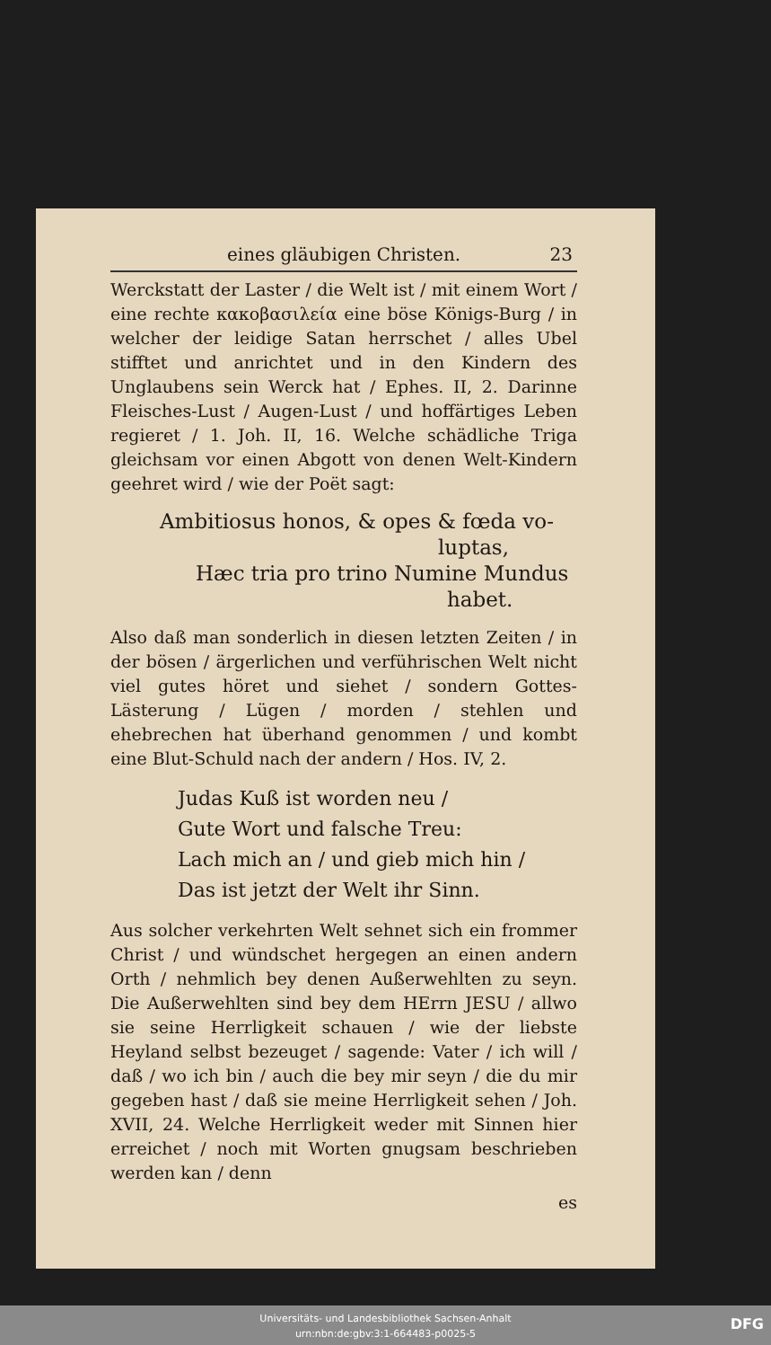eines gläubigen Christen. 23
Werckstatt der Laster / die Welt ist / mit einem Wort / eine rechte κακοβασιλεία eine böse Königs-Burg / in welcher der leidige Satan herrschet / alles Ubel stifftet und anrichtet und in den Kindern des Unglaubens sein Werck hat / Ephes. II, 2. Darinne Fleisches-Lust / Augen-Lust / und hoffärtiges Leben regieret / 1. Joh. II, 16. Welche schädliche Triga gleichsam vor einen Abgott von denen Welt-Kindern geehret wird / wie der Poët sagt:
Ambitiosus honos, & opes & fœda vo-
luptas,
Hæc tria pro trino Numine Mundus
habet.
Also daß man sonderlich in diesen letzten Zeiten / in der bösen / ärgerlichen und verführischen Welt nicht viel gutes höret und siehet / sondern Gottes-Lästerung / Lügen / morden / stehlen und ehebrechen hat überhand genommen / und kombt eine Blut-Schuld nach der andern / Hos. IV, 2.
Judas Kuß ist worden neu /
Gute Wort und falsche Treu:
Lach mich an / und gieb mich hin /
Das ist jetzt der Welt ihr Sinn.
Aus solcher verkehrten Welt sehnet sich ein frommer Christ / und wündschet hergegen an einen andern Orth / nehmlich bey denen Außerwehlten zu seyn. Die Außerwehlten sind bey dem HErrn JESU / allwo sie seine Herrligkeit schauen / wie der liebste Heyland selbst bezeuget / sagende: Vater / ich will / daß / wo ich bin / auch die bey mir seyn / die du mir gegeben hast / daß sie meine Herrligkeit sehen / Joh. XVII, 24. Welche Herrligkeit weder mit Sinnen hier erreichet / noch mit Worten gnugsam beschrieben werden kan / denn
es
Universitäts- und Landesbibliothek Sachsen-Anhalt
urn:nbn:de:gbv:3:1-664483-p0025-5
DFG